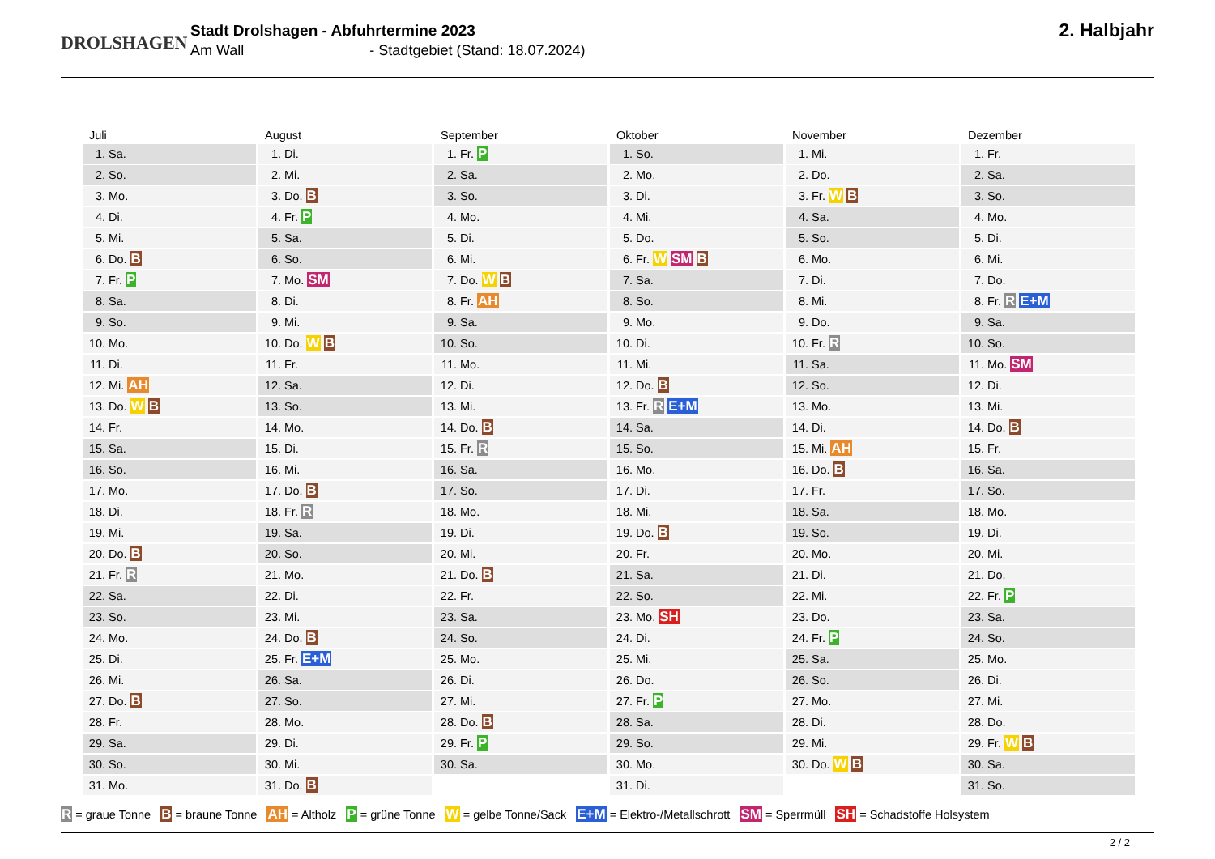DROLSHAGEN
Stadt Drolshagen - Abfuhrtermine 2023
Am Wall - Stadtgebiet (Stand: 18.07.2024)
2. Halbjahr
| Juli | August | September | Oktober | November | Dezember |
| --- | --- | --- | --- | --- | --- |
| 1. Sa. | 1. Di. | 1. Fr. P | 1. So. | 1. Mi. | 1. Fr. |
| 2. So. | 2. Mi. | 2. Sa. | 2. Mo. | 2. Do. | 2. Sa. |
| 3. Mo. | 3. Do. B | 3. So. | 3. Di. | 3. Fr. W B | 3. So. |
| 4. Di. | 4. Fr. P | 4. Mo. | 4. Mi. | 4. Sa. | 4. Mo. |
| 5. Mi. | 5. Sa. | 5. Di. | 5. Do. | 5. So. | 5. Di. |
| 6. Do. B | 6. So. | 6. Mi. | 6. Fr. W SM B | 6. Mo. | 6. Mi. |
| 7. Fr. P | 7. Mo. SM | 7. Do. W B | 7. Sa. | 7. Di. | 7. Do. |
| 8. Sa. | 8. Di. | 8. Fr. AH | 8. So. | 8. Mi. | 8. Fr. R E+M |
| 9. So. | 9. Mi. | 9. Sa. | 9. Mo. | 9. Do. | 9. Sa. |
| 10. Mo. | 10. Do. W B | 10. So. | 10. Di. | 10. Fr. R | 10. So. |
| 11. Di. | 11. Fr. | 11. Mo. | 11. Mi. | 11. Sa. | 11. Mo. SM |
| 12. Mi. AH | 12. Sa. | 12. Di. | 12. Do. B | 12. So. | 12. Di. |
| 13. Do. W B | 13. So. | 13. Mi. | 13. Fr. R E+M | 13. Mo. | 13. Mi. |
| 14. Fr. | 14. Mo. | 14. Do. B | 14. Sa. | 14. Di. | 14. Do. B |
| 15. Sa. | 15. Di. | 15. Fr. R | 15. So. | 15. Mi. AH | 15. Fr. |
| 16. So. | 16. Mi. | 16. Sa. | 16. Mo. | 16. Do. B | 16. Sa. |
| 17. Mo. | 17. Do. B | 17. So. | 17. Di. | 17. Fr. | 17. So. |
| 18. Di. | 18. Fr. R | 18. Mo. | 18. Mi. | 18. Sa. | 18. Mo. |
| 19. Mi. | 19. Sa. | 19. Di. | 19. Do. B | 19. So. | 19. Di. |
| 20. Do. B | 20. So. | 20. Mi. | 20. Fr. | 20. Mo. | 20. Mi. |
| 21. Fr. R | 21. Mo. | 21. Do. B | 21. Sa. | 21. Di. | 21. Do. |
| 22. Sa. | 22. Di. | 22. Fr. | 22. So. | 22. Mi. | 22. Fr. P |
| 23. So. | 23. Mi. | 23. Sa. | 23. Mo. SH | 23. Do. | 23. Sa. |
| 24. Mo. | 24. Do. B | 24. So. | 24. Di. | 24. Fr. P | 24. So. |
| 25. Di. | 25. Fr. E+M | 25. Mo. | 25. Mi. | 25. Sa. | 25. Mo. |
| 26. Mi. | 26. Sa. | 26. Di. | 26. Do. | 26. So. | 26. Di. |
| 27. Do. B | 27. So. | 27. Mi. | 27. Fr. P | 27. Mo. | 27. Mi. |
| 28. Fr. | 28. Mo. | 28. Do. B | 28. Sa. | 28. Di. | 28. Do. |
| 29. Sa. | 29. Di. | 29. Fr. P | 29. So. | 29. Mi. | 29. Fr. W B |
| 30. So. | 30. Mi. | 30. Sa. | 30. Mo. | 30. Do. W B | 30. Sa. |
| 31. Mo. | 31. Do. B | | 31. Di. | | 31. So. |
R = graue Tonne B = braune Tonne AH = Altholz P = grüne Tonne W = gelbe Tonne/Sack E+M = Elektro-/Metallschrott SM = Sperrmüll SH = Schadstoffe Holsystem
2 / 2